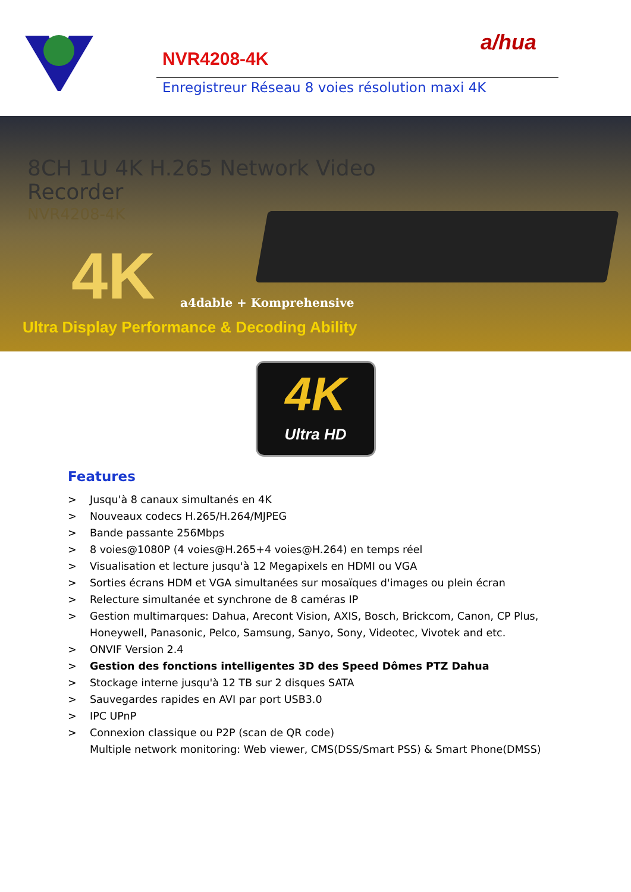a/hua
NVR4208-4K
Enregistreur Réseau 8 voies résolution maxi 4K
8CH 1U 4K H.265 Network Video
Recorder
NVR4208-4K
4K a4dable + Komprehensive
Ultra Display Performance & Decoding Ability
4K
Ultra HD
Features
> Jusqu'à 8 canaux simultanés en 4K
> Nouveaux codecs H.265/H.264/MJPEG
> Bande passante 256Mbps
> 8 voies@1080P (4 voies@H.265+4 voies@H.264) en temps réel
> Visualisation et lecture jusqu'à 12 Megapixels en HDMI ou VGA
> Sorties écrans HDM et VGA simultanées sur mosaïques d'images ou plein écran
> Relecture simultanée et synchrone de 8 caméras IP
> Gestion multimarques: Dahua, Arecont Vision, AXIS, Bosch, Brickcom, Canon, CP Plus,
Honeywell, Panasonic, Pelco, Samsung, Sanyo, Sony, Videotec, Vivotek and etc.
> ONVIF Version 2.4
> Gestion des fonctions intelligentes 3D des Speed Dômes PTZ Dahua
> Stockage interne jusqu'à 12 TB sur 2 disques SATA
> Sauvegardes rapides en AVI par port USB3.0
> IPC UPnP
> Connexion classique ou P2P (scan de QR code)
Multiple network monitoring: Web viewer, CMS(DSS/Smart PSS) & Smart Phone(DMSS)